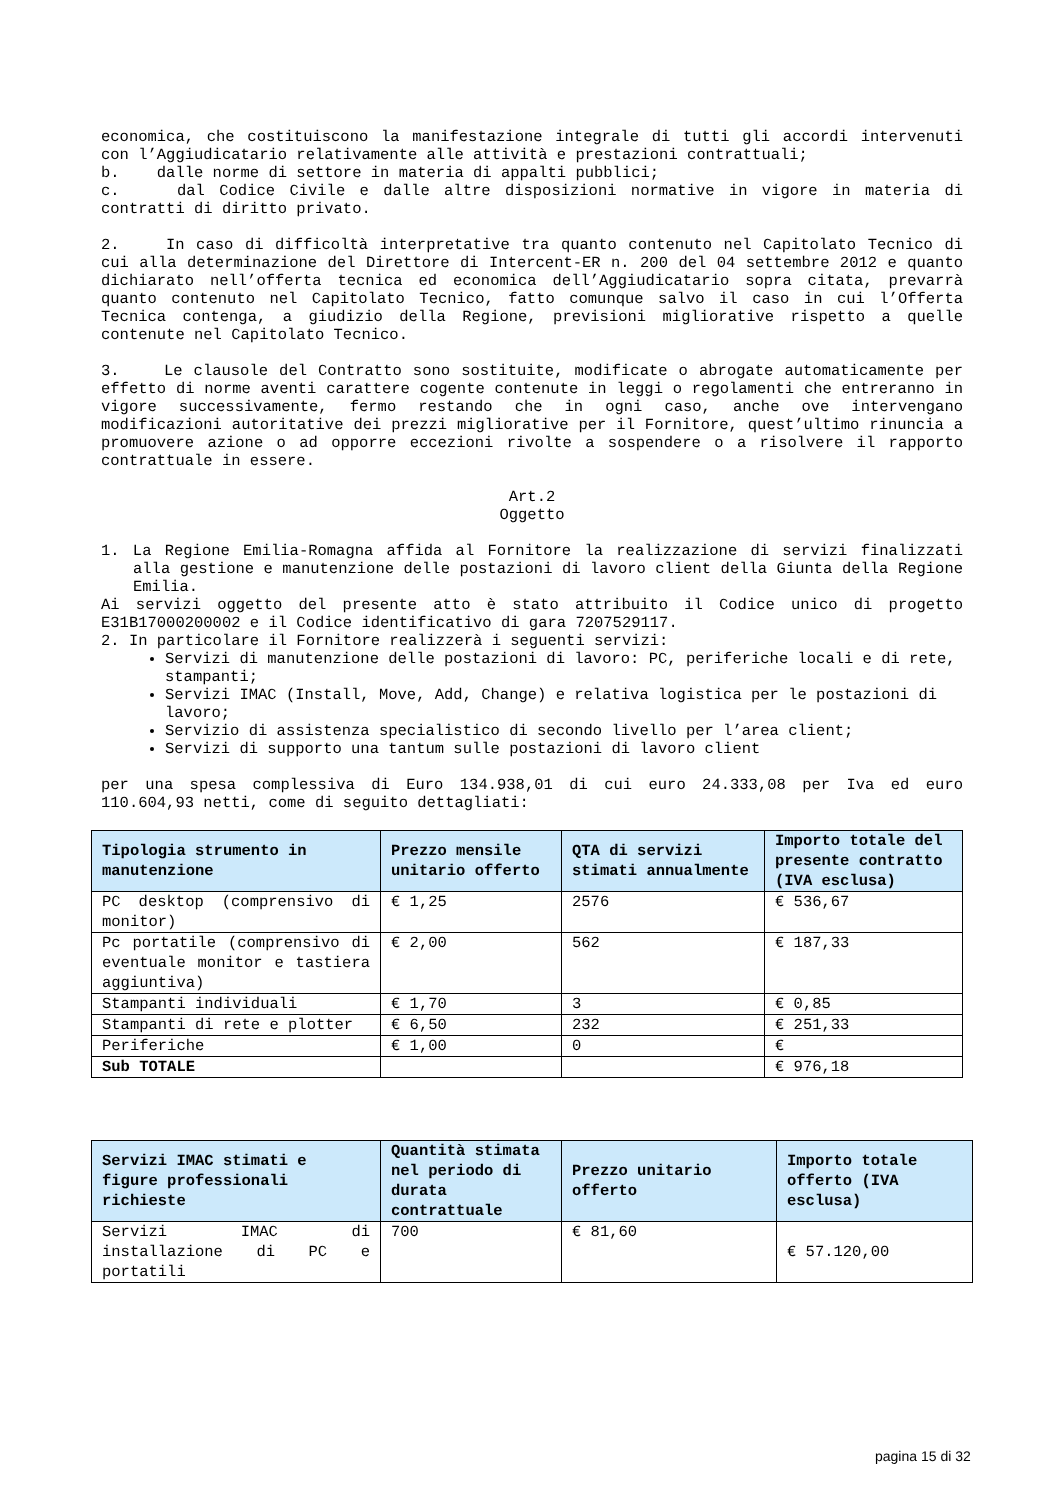economica, che costituiscono la manifestazione integrale di tutti gli accordi intervenuti con l’Aggiudicatario relativamente alle attività e prestazioni contrattuali;
b. dalle norme di settore in materia di appalti pubblici;
c. dal Codice Civile e dalle altre disposizioni normative in vigore in materia di contratti di diritto privato.
2. In caso di difficoltà interpretative tra quanto contenuto nel Capitolato Tecnico di cui alla determinazione del Direttore di Intercent-ER n. 200 del 04 settembre 2012 e quanto dichiarato nell’offerta tecnica ed economica dell’Aggiudicatario sopra citata, prevarrà quanto contenuto nel Capitolato Tecnico, fatto comunque salvo il caso in cui l’Offerta Tecnica contenga, a giudizio della Regione, previsioni migliorative rispetto a quelle contenute nel Capitolato Tecnico.
3. Le clausole del Contratto sono sostituite, modificate o abrogate automaticamente per effetto di norme aventi carattere cogente contenute in leggi o regolamenti che entreranno in vigore successivamente, fermo restando che in ogni caso, anche ove intervengano modificazioni autoritative dei prezzi migliorative per il Fornitore, quest’ultimo rinuncia a promuovere azione o ad opporre eccezioni rivolte a sospendere o a risolvere il rapporto contrattuale in essere.
Art.2
Oggetto
1. La Regione Emilia-Romagna affida al Fornitore la realizzazione di servizi finalizzati alla gestione e manutenzione delle postazioni di lavoro client della Giunta della Regione Emilia.
Ai servizi oggetto del presente atto è stato attribuito il Codice unico di progetto E31B17000200002 e il Codice identificativo di gara 7207529117.
2. In particolare il Fornitore realizzerà i seguenti servizi:
Servizi di manutenzione delle postazioni di lavoro: PC, periferiche locali e di rete, stampanti;
Servizi IMAC (Install, Move, Add, Change) e relativa logistica per le postazioni di lavoro;
Servizio di assistenza specialistico di secondo livello per l’area client;
Servizi di supporto una tantum sulle postazioni di lavoro client
per una spesa complessiva di Euro 134.938,01 di cui euro 24.333,08 per Iva ed euro 110.604,93 netti, come di seguito dettagliati:
| Tipologia strumento in manutenzione | Prezzo mensile unitario offerto | QTA di servizi stimati annualmente | Importo totale del presente contratto (IVA esclusa) |
| --- | --- | --- | --- |
| PC desktop (comprensivo di monitor) | € 1,25 | 2576 | € 536,67 |
| Pc portatile (comprensivo di eventuale monitor e tastiera aggiuntiva) | € 2,00 | 562 | € 187,33 |
| Stampanti individuali | € 1,70 | 3 | € 0,85 |
| Stampanti di rete e plotter | € 6,50 | 232 | € 251,33 |
| Periferiche | € 1,00 | 0 | € |
| Sub TOTALE | | | € 976,18 |
| Servizi IMAC stimati e figure professionali richieste | Quantità stimata nel periodo di durata contrattuale | Prezzo unitario offerto | Importo totale offerto (IVA esclusa) |
| --- | --- | --- | --- |
| Servizi IMAC di installazione di PC e portatili | 700 | € 81,60 | € 57.120,00 |
pagina 15 di 32